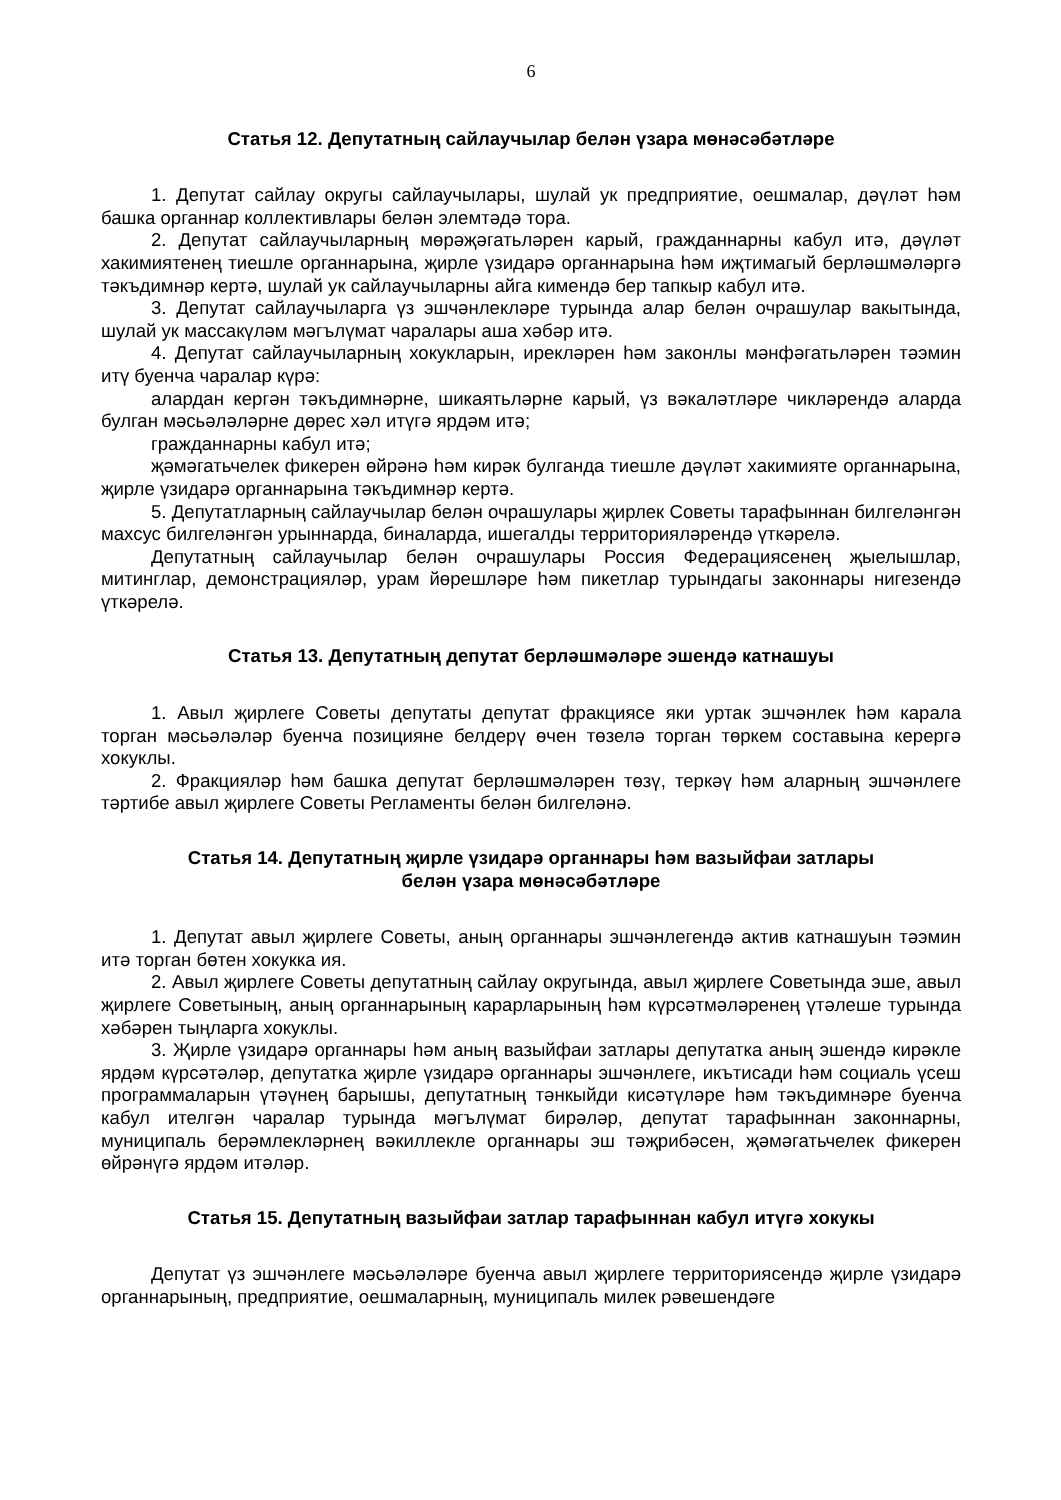6
Статья 12. Депутатның сайлаучылар белән үзара мөнәсәбәтләре
1. Депутат сайлау округы сайлаучылары, шулай ук предприятие, оешмалар, дәүләт һәм башка органнар коллективлары белән элемтәдә тора.
2. Депутат сайлаучыларның мөрәҗәгатьләрен карый, гражданнарны кабул итә, дәүләт хакимиятенең тиешле органнарына, җирле үзидарә органнарына һәм иҗтимагый берләшмәләргә тәкъдимнәр кертә, шулай ук сайлаучыларны айга кимендә бер тапкыр кабул итә.
3. Депутат сайлаучыларга үз эшчәнлекләре турында алар белән очрашулар вакытында, шулай ук массакүләм мәгълүмат чаралары аша хәбәр итә.
4. Депутат сайлаучыларның хокукларын, ирекләрен һәм законлы мәнфәгатьләрен тәэмин итү буенча чаралар күрә:
алардан кергән тәкъдимнәрне, шикаятьләрне карый, үз вәкаләтләре чикләрендә аларда булган мәсьәләләрне дөрес хәл итүгә ярдәм итә;
гражданнарны кабул итә;
җәмәгатьчелек фикерен өйрәнә һәм кирәк булганда тиешле дәүләт хакимияте органнарына, җирле үзидарә органнарына тәкъдимнәр кертә.
5. Депутатларның сайлаучылар белән очрашулары җирлек Советы тарафыннан билгеләнгән махсус билгеләнгән урыннарда, биналарда, ишегалды территорияләрендә үткәрелә.
Депутатның сайлаучылар белән очрашулары Россия Федерациясенең җыелышлар, митинглар, демонстрацияләр, урам йөрешләре һәм пикетлар турындагы законнары нигезендә үткәрелә.
Статья 13. Депутатның депутат берләшмәләре эшендә катнашуы
1. Авыл җирлеге Советы депутаты депутат фракциясе яки уртак эшчәнлек һәм карала торган мәсьәләләр буенча позицияне белдерү өчен төзелә торган төркем составына керергә хокуклы.
2. Фракцияләр һәм башка депутат берләшмәләрен төзү, теркәү һәм аларның эшчәнлеге тәртибе авыл җирлеге Советы Регламенты белән билгеләнә.
Статья 14. Депутатның җирле үзидарә органнары һәм вазыйфаи затлары
белән үзара мөнәсәбәтләре
1. Депутат авыл җирлеге Советы, аның органнары эшчәнлегендә актив катнашуын тәэмин итә торган бөтен хокукка ия.
2. Авыл җирлеге Советы депутатның сайлау округында, авыл җирлеге Советында эше, авыл җирлеге Советының, аның органнарының карарларының һәм күрсәтмәләренең үтәлеше турында хәбәрен тыңларга хокуклы.
3. Җирле үзидарә органнары һәм аның вазыйфаи затлары депутатка аның эшендә кирәкле ярдәм күрсәтәләр, депутатка җирле үзидарә органнары эшчәнлеге, икътисади һәм социаль үсеш программаларын үтәүнең барышы, депутатның тәнкыйди кисәтүләре һәм тәкъдимнәре буенча кабул ителгән чаралар турында мәгълүмат бирәләр, депутат тарафыннан законнарны, муниципаль берәмлекләрнең вәкиллекле органнары эш тәҗрибәсен, җәмәгатьчелек фикерен өйрәнүгә ярдәм итәләр.
Статья 15. Депутатның вазыйфаи затлар тарафыннан кабул итүгә хокукы
Депутат үз эшчәнлеге мәсьәләләре буенча авыл җирлеге территориясендә җирле үзидарә органнарының, предприятие, оешмаларның, муниципаль милек рәвешендәге